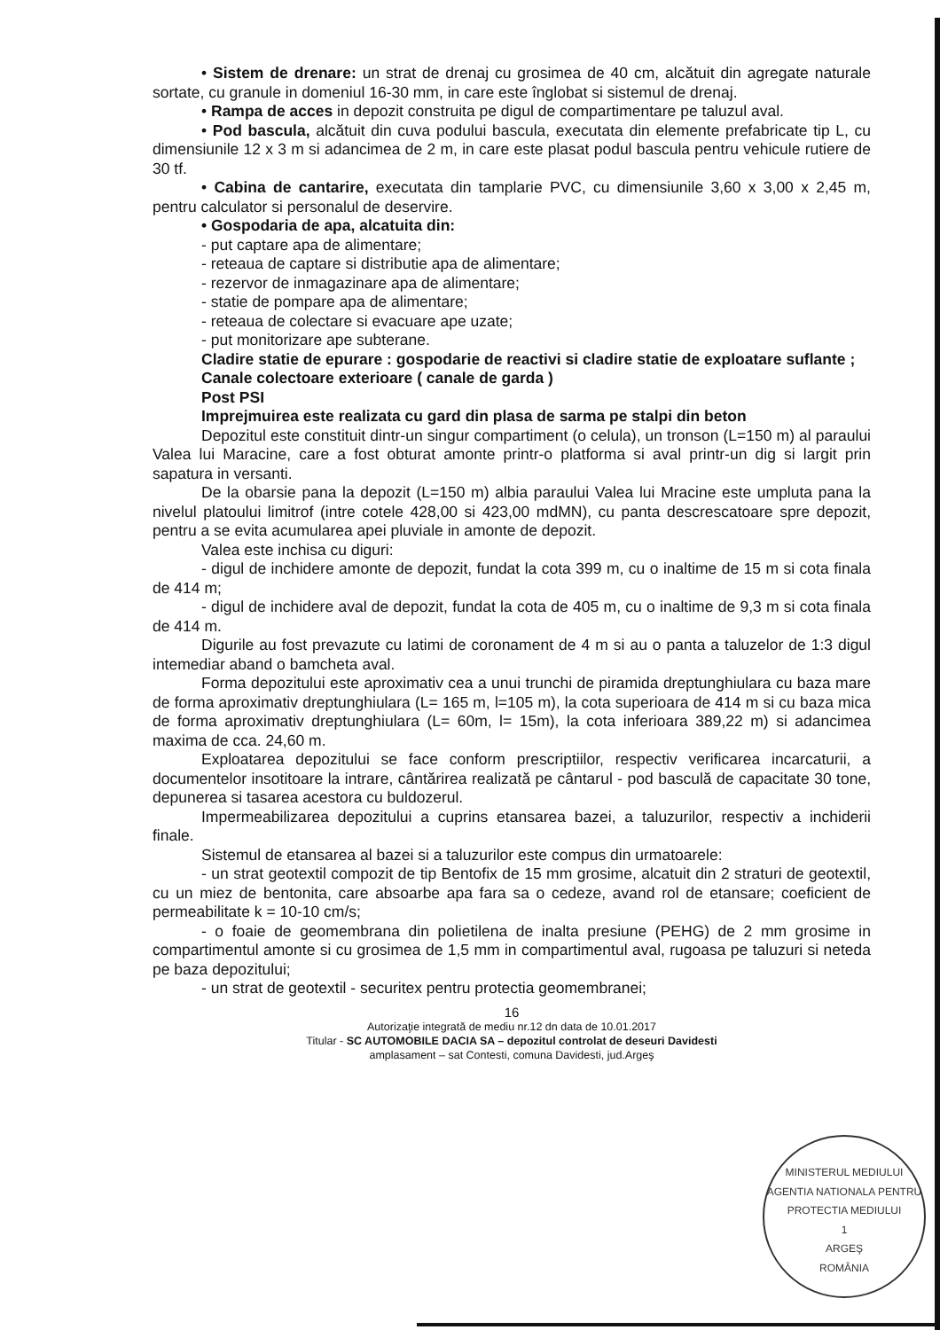• Sistem de drenare: un strat de drenaj cu grosimea de 40 cm, alcătuit din agregate naturale sortate, cu granule in domeniul 16-30 mm, in care este înglobat si sistemul de drenaj.
• Rampa de acces in depozit construita pe digul de compartimentare pe taluzul aval.
• Pod bascula, alcătuit din cuva podului bascula, executata din elemente prefabricate tip L, cu dimensiunile 12 x 3 m si adancimea de 2 m, in care este plasat podul bascula pentru vehicule rutiere de 30 tf.
• Cabina de cantarire, executata din tamplarie PVC, cu dimensiunile 3,60 x 3,00 x 2,45 m, pentru calculator si personalul de deservire.
• Gospodaria de apa, alcatuita din:
- put captare apa de alimentare;
- reteaua de captare si distributie apa de alimentare;
- rezervor de inmagazinare apa de alimentare;
- statie de pompare apa de alimentare;
- reteaua de colectare si evacuare ape uzate;
- put monitorizare ape subterane.
Cladire statie de epurare : gospodarie de reactivi si cladire statie de exploatare suflante ;
Canale colectoare exterioare ( canale de garda )
Post PSI
Imprejmuirea este realizata cu gard din plasa de sarma pe stalpi din beton
Depozitul este constituit dintr-un singur compartiment (o celula), un tronson (L=150 m) al paraului Valea lui Maracine, care a fost obturat amonte printr-o platforma si aval printr-un dig si largit prin sapatura in versanti.
De la obarsie pana la depozit (L=150 m) albia paraului Valea lui Mracine este umpluta pana la nivelul platoului limitrof (intre cotele 428,00 si 423,00 mdMN), cu panta descrescatoare spre depozit, pentru a se evita acumularea apei pluviale in amonte de depozit.
Valea este inchisa cu diguri:
- digul de inchidere amonte de depozit, fundat la cota 399 m, cu o inaltime de 15 m si cota finala de 414 m;
- digul de inchidere aval de depozit, fundat la cota de 405 m, cu o inaltime de 9,3 m si cota finala de 414 m.
Digurile au fost prevazute cu latimi de coronament de 4 m si au o panta a taluzelor de 1:3 digul intemediar aband o bamcheta aval.
Forma depozitului este aproximativ cea a unui trunchi de piramida dreptunghiulara cu baza mare de forma aproximativ dreptunghiulara (L= 165 m, l=105 m), la cota superioara de 414 m si cu baza mica de forma aproximativ dreptunghiulara (L= 60m, l= 15m), la cota inferioara 389,22 m) si adancimea maxima de cca. 24,60 m.
Exploatarea depozitului se face conform prescriptiilor, respectiv verificarea incarcaturii, a documentelor insotitoare la intrare, cântărirea realizată pe cântarul - pod basculă de capacitate 30 tone, depunerea si tasarea acestora cu buldozerul.
Impermeabilizarea depozitului a cuprins etansarea bazei, a taluzurilor, respectiv a inchiderii finale.
Sistemul de etansarea al bazei si a taluzurilor este compus din urmatoarele:
- un strat geotextil compozit de tip Bentofix de 15 mm grosime, alcatuit din 2 straturi de geotextil, cu un miez de bentonita, care absoarbe apa fara sa o cedeze, avand rol de etansare; coeficient de permeabilitate k = 10-10 cm/s;
- o foaie de geomembrana din polietilena de inalta presiune (PEHG) de 2 mm grosime in compartimentul amonte si cu grosimea de 1,5 mm in compartimentul aval, rugoasa pe taluzuri si neteda pe baza depozitului;
- un strat de geotextil - securitex pentru protectia geomembranei;
16
Autorizaţie integrată de mediu nr.12 dn data de 10.01.2017
Titular - SC AUTOMOBILE DACIA SA – depozitul controlat de deseuri Davidesti
amplasament – sat Contesti, comuna Davidesti, jud.Argeş
MINISTERUL MEDIULUI
AGENTIA NATIONALA PENTRU PROTECTIA MEDIULUI
1
ARGEŞ
ROMÂNIA